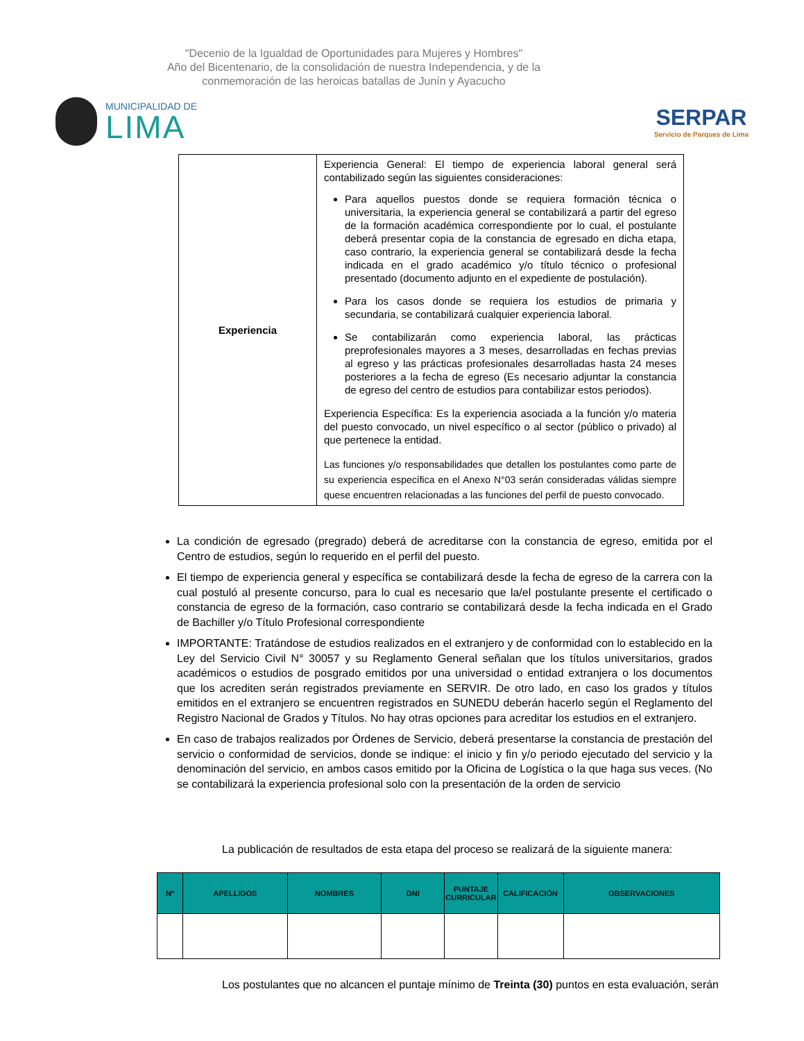"Decenio de la Igualdad de Oportunidades para Mujeres y Hombres"
Año del Bicentenario, de la consolidación de nuestra Independencia, y de la
conmemoración de las heroicas batallas de Junín y Ayacucho
MUNICIPALIDAD DE
LIMA
SERPAR
Servicio de Parques de Lima
| Experiencia | Experiencia General: El tiempo de experiencia laboral general será contabilizado según las siguientes consideraciones: Para aquellos puestos donde se requiera formación técnica o universitaria, la experiencia general se contabilizará a partir del egreso de la formación académica correspondiente por lo cual, el postulante deberá presentar copia de la constancia de egresado en dicha etapa, caso contrario, la experiencia general se contabilizará desde la fecha indicada en el grado académico y/o título técnico o profesional presentado (documento adjunto en el expediente de postulación). Para los casos donde se requiera los estudios de primaria y secundaria, se contabilizará cualquier experiencia laboral. Se contabilizarán como experiencia laboral, las prácticas preprofesionales mayores a 3 meses, desarrolladas en fechas previas al egreso y las prácticas profesionales desarrolladas hasta 24 meses posteriores a la fecha de egreso (Es necesario adjuntar la constancia de egreso del centro de estudios para contabilizar estos periodos). Experiencia Específica: Es la experiencia asociada a la función y/o materia del puesto convocado, un nivel específico o al sector (público o privado) al que pertenece la entidad. Las funciones y/o responsabilidades que detallen los postulantes como parte de su experiencia específica en el Anexo N°03 serán consideradas válidas siempre quese encuentren relacionadas a las funciones del perfil de puesto convocado. |
La condición de egresado (pregrado) deberá de acreditarse con la constancia de egreso, emitida por el Centro de estudios, según lo requerido en el perfil del puesto.
El tiempo de experiencia general y específica se contabilizará desde la fecha de egreso de la carrera con la cual postuló al presente concurso, para lo cual es necesario que la/el postulante presente el certificado o constancia de egreso de la formación, caso contrario se contabilizará desde la fecha indicada en el Grado de Bachiller y/o Título Profesional correspondiente
IMPORTANTE: Tratándose de estudios realizados en el extranjero y de conformidad con lo establecido en la Ley del Servicio Civil N° 30057 y su Reglamento General señalan que los títulos universitarios, grados académicos o estudios de posgrado emitidos por una universidad o entidad extranjera o los documentos que los acrediten serán registrados previamente en SERVIR. De otro lado, en caso los grados y títulos emitidos en el extranjero se encuentren registrados en SUNEDU deberán hacerlo según el Reglamento del Registro Nacional de Grados y Títulos. No hay otras opciones para acreditar los estudios en el extranjero.
En caso de trabajos realizados por Órdenes de Servicio, deberá presentarse la constancia de prestación del servicio o conformidad de servicios, donde se indique: el inicio y fin y/o periodo ejecutado del servicio y la denominación del servicio, en ambos casos emitido por la Oficina de Logística o la que haga sus veces. (No se contabilizará la experiencia profesional solo con la presentación de la orden de servicio
La publicación de resultados de esta etapa del proceso se realizará de la siguiente manera:
| Nº | APELLIDOS | NOMBRES | DNI | PUNTAJE CURRICULAR | CALIFICACIÓN | OBSERVACIONES |
| --- | --- | --- | --- | --- | --- | --- |
Los postulantes que no alcancen el puntaje mínimo de Treinta (30) puntos en esta evaluación, serán